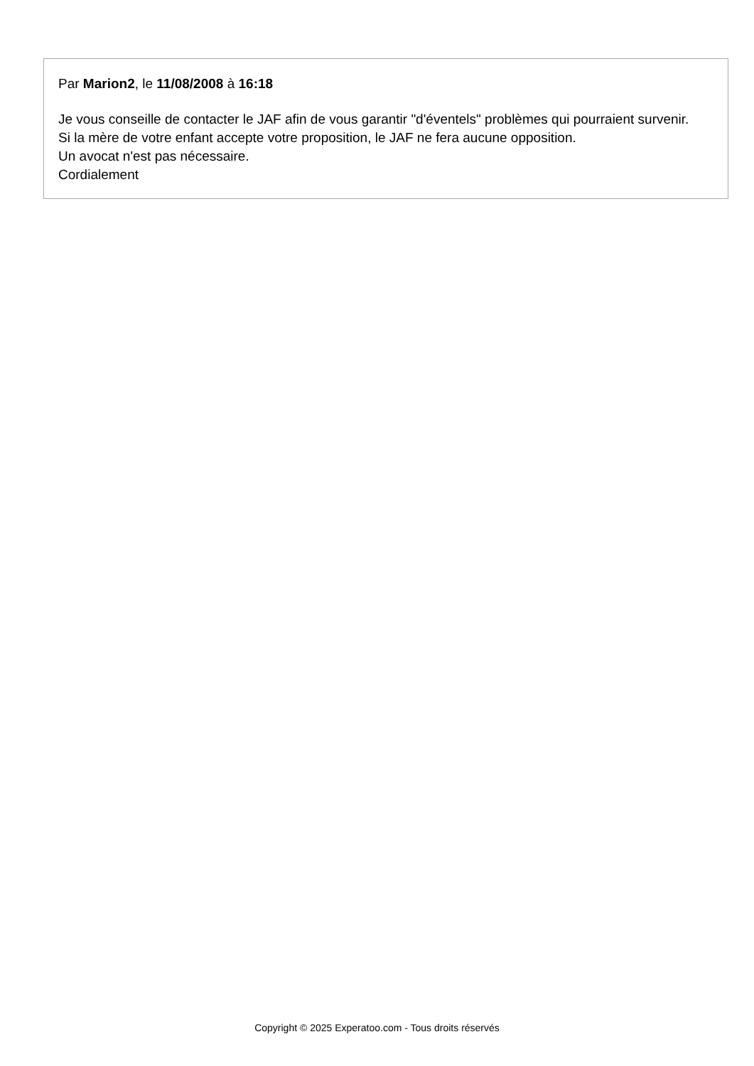Par Marion2, le 11/08/2008 à 16:18
Je vous conseille de contacter le JAF afin de vous garantir "d'éventels" problèmes qui pourraient survenir.
Si la mère de votre enfant accepte votre proposition, le JAF ne fera aucune opposition.
Un avocat n'est pas nécessaire.
Cordialement
Copyright © 2025 Experatoo.com - Tous droits réservés